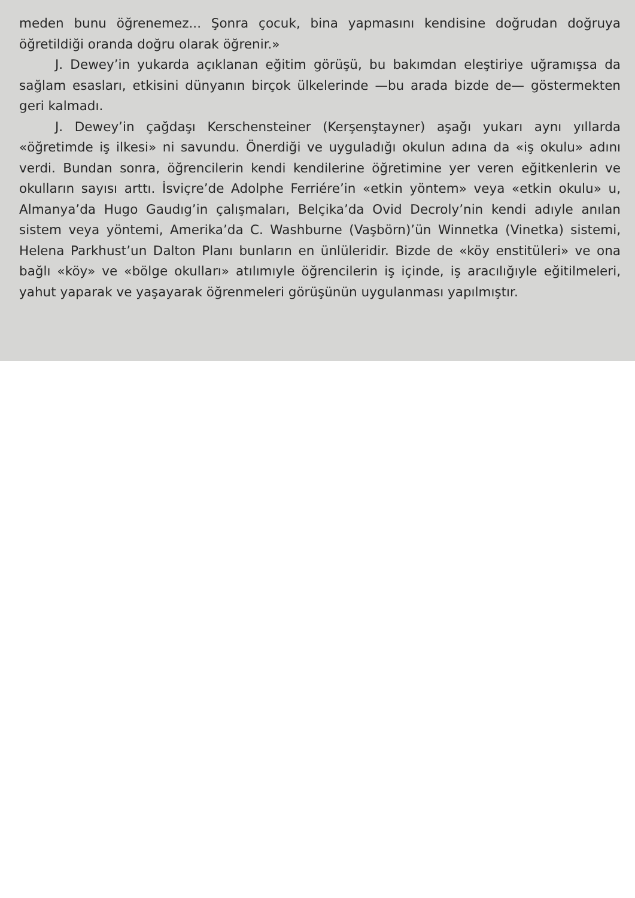meden bunu öğrenemez... Şonra çocuk, bina yapmasını kendisine doğrudan doğruya öğretildiği oranda doğru olarak öğrenir.»
J. Dewey’in yukarda açıklanan eğitim görüşü, bu bakımdan eleştiriye uğramışsa da sağlam esasları, etkisini dünyanın birçok ülkelerinde —bu arada bizde de— göstermekten geri kalmadı.
J. Dewey’in çağdaşı Kerschensteiner (Kerşenştayner) aşağı yukarı aynı yıllarda «öğretimde iş ilkesi» ni savundu. Önerdiği ve uyguladığı okulun adına da «iş okulu» adını verdi. Bundan sonra, öğrencilerin kendi kendilerine öğretimine yer veren eğitkenlerin ve okulların sayısı arttı. İsviçre’de Adolphe Ferriére’in «etkin yöntem» veya «etkin okulu» u, Almanya’da Hugo Gaudıg’in çalışmaları, Belçika’da Ovid Decroly’nin kendi adıyle anılan sistem veya yöntemi, Amerika’da C. Washburne (Vaşbörn)’ün Winnetka (Vinetka) sistemi, Helena Parkhust’un Dalton Planı bunların en ünlüleridir. Bizde de «köy enstitüleri» ve ona bağlı «köy» ve «bölge okulları» atılımıyle öğrencilerin iş içinde, iş aracılığıyle eğitilmeleri, yahut yaparak ve yaşayarak öğrenmeleri görüşünün uygulanması yapılmıştır.